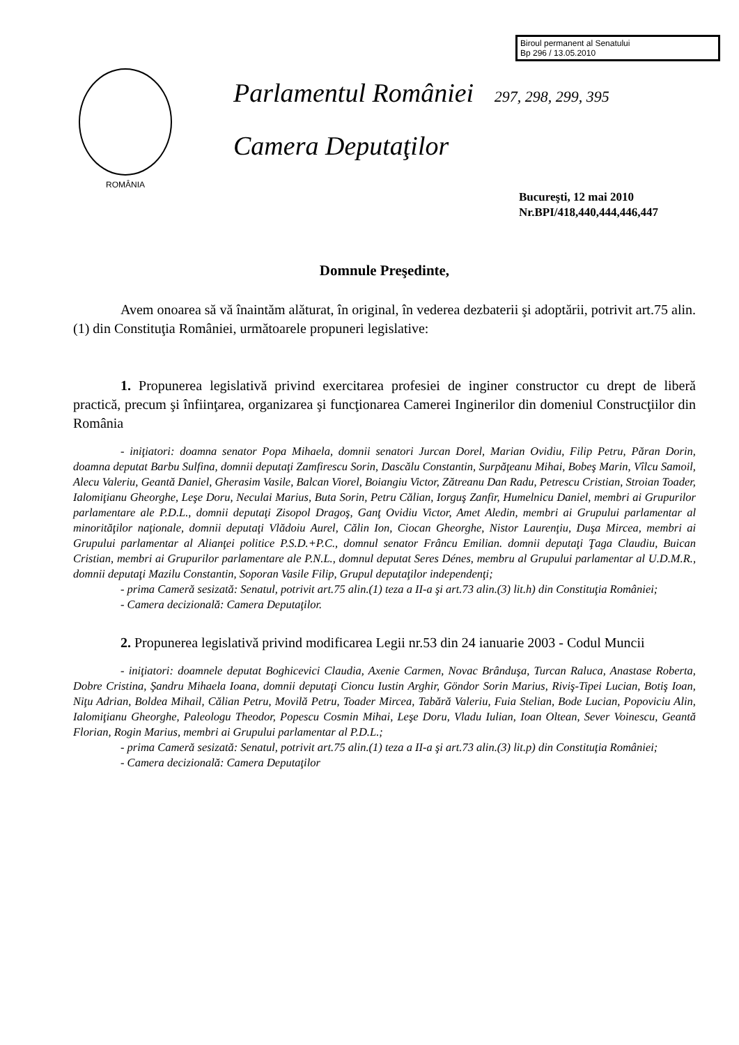Biroul permanent al Senatului
Bp 296 / 13.05.2010
ROMÂNIA
Parlamentul României 297, 298, 299, 395
Camera Deputaţilor
Bucureşti, 12 mai 2010
Nr.BPI/418,440,444,446,447
Domnule Preşedinte,
Avem onoarea să vă înaintăm alăturat, în original, în vederea dezbaterii şi adoptării, potrivit art.75 alin.(1) din Constituţia României, următoarele propuneri legislative:
1. Propunerea legislativă privind exercitarea profesiei de inginer constructor cu drept de liberă practică, precum şi înfiinţarea, organizarea şi funcţionarea Camerei Inginerilor din domeniul Construcţiilor din România
- iniţiatori: doamna senator Popa Mihaela, domnii senatori Jurcan Dorel, Marian Ovidiu, Filip Petru, Păran Dorin, doamna deputat Barbu Sulfina, domnii deputaţi Zamfirescu Sorin, Dascălu Constantin, Surpăţeanu Mihai, Bobeş Marin, Vîlcu Samoil, Alecu Valeriu, Geantă Daniel, Gherasim Vasile, Balcan Viorel, Boiangiu Victor, Zătreanu Dan Radu, Petrescu Cristian, Stroian Toader, Ialomiţianu Gheorghe, Leşe Doru, Neculai Marius, Buta Sorin, Petru Călian, Iorguş Zanfir, Humelnicu Daniel, membri ai Grupurilor parlamentare ale P.D.L., domnii deputaţi Zisopol Dragoş, Ganţ Ovidiu Victor, Amet Aledin, membri ai Grupului parlamentar al minorităţilor naţionale, domnii deputaţi Vlădoiu Aurel, Călin Ion, Ciocan Gheorghe, Nistor Laurenţiu, Duşa Mircea, membri ai Grupului parlamentar al Alianţei politice P.S.D.+P.C., domnul senator Frâncu Emilian. domnii deputaţi Ţaga Claudiu, Buican Cristian, membri ai Grupurilor parlamentare ale P.N.L., domnul deputat Seres Dénes, membru al Grupului parlamentar al U.D.M.R., domnii deputaţi Mazilu Constantin, Soporan Vasile Filip, Grupul deputaţilor independenţi;
- prima Cameră sesizată: Senatul, potrivit art.75 alin.(1) teza a II-a şi art.73 alin.(3) lit.h) din Constituţia României;
- Camera decizională: Camera Deputaţilor.
2. Propunerea legislativă privind modificarea Legii nr.53 din 24 ianuarie 2003 - Codul Muncii
- iniţiatori: doamnele deputat Boghicevici Claudia, Axenie Carmen, Novac Brânduşa, Turcan Raluca, Anastase Roberta, Dobre Cristina, Şandru Mihaela Ioana, domnii deputaţi Cioncu Iustin Arghir, Göndor Sorin Marius, Riviş-Tipei Lucian, Botiş Ioan, Niţu Adrian, Boldea Mihail, Călian Petru, Movilă Petru, Toader Mircea, Tabără Valeriu, Fuia Stelian, Bode Lucian, Popoviciu Alin, Ialomiţianu Gheorghe, Paleologu Theodor, Popescu Cosmin Mihai, Leşe Doru, Vladu Iulian, Ioan Oltean, Sever Voinescu, Geantă Florian, Rogin Marius, membri ai Grupului parlamentar al P.D.L.;
- prima Cameră sesizată: Senatul, potrivit art.75 alin.(1) teza a II-a şi art.73 alin.(3) lit.p) din Constituţia României;
- Camera decizională: Camera Deputaţilor